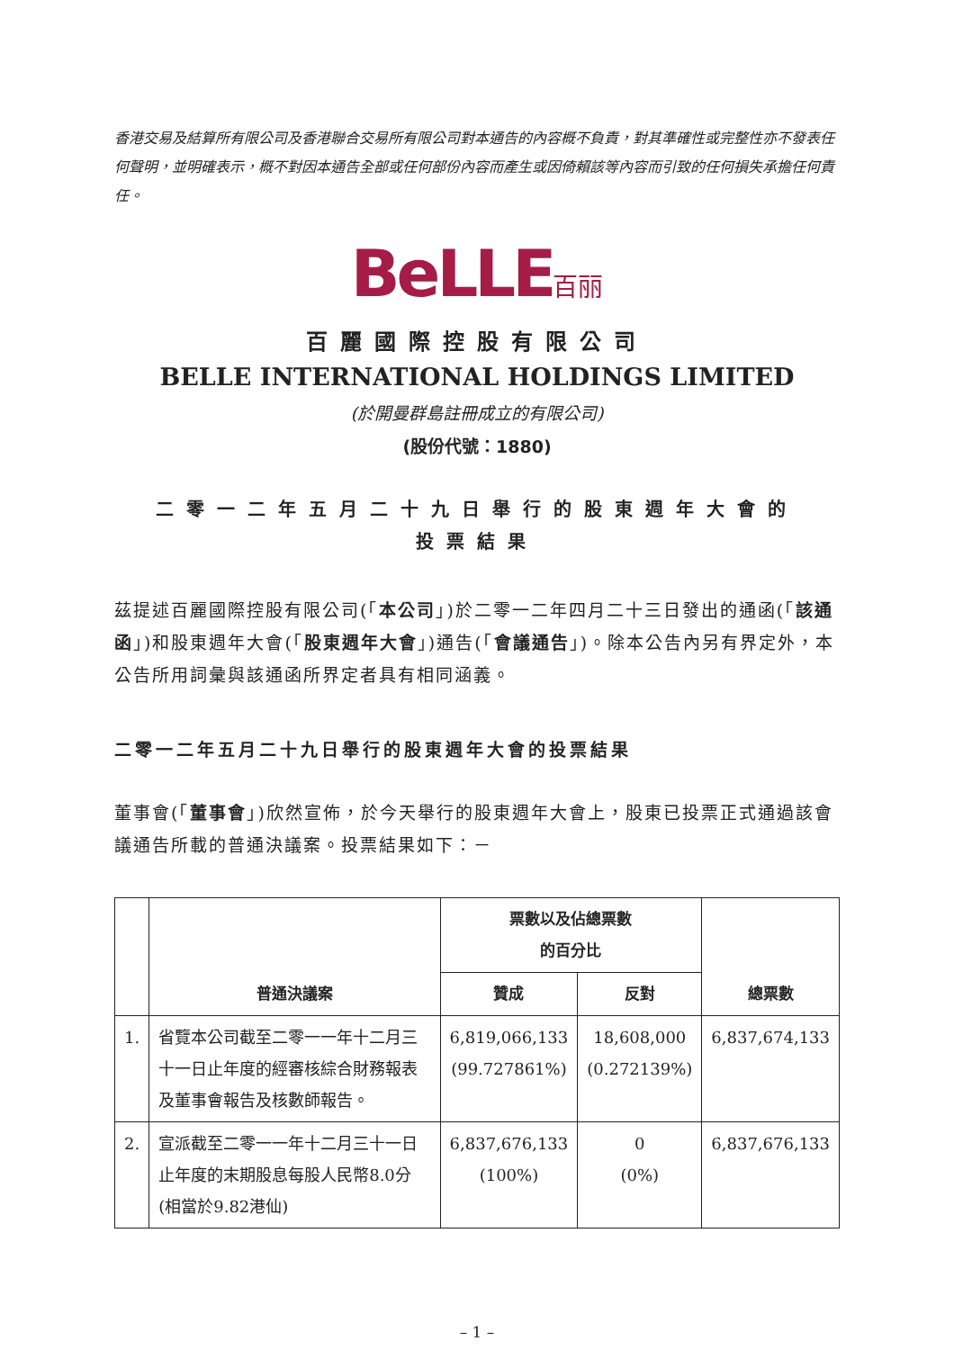香港交易及結算所有限公司及香港聯合交易所有限公司對本通告的內容概不負責，對其準確性或完整性亦不發表任何聲明，並明確表示，概不對因本通告全部或任何部份內容而產生或因倚賴該等內容而引致的任何損失承擔任何責任。
BeLLE百丽
百麗國際控股有限公司
BELLE INTERNATIONAL HOLDINGS LIMITED
(於開曼群島註冊成立的有限公司)
(股份代號：1880)
二零一二年五月二十九日舉行的股東週年大會的
投票結果
茲提述百麗國際控股有限公司(「本公司」)於二零一二年四月二十三日發出的通函(「該通函」)和股東週年大會(「股東週年大會」)通告(「會議通告」)。除本公告內另有界定外，本公告所用詞彙與該通函所界定者具有相同涵義。
二零一二年五月二十九日舉行的股東週年大會的投票結果
董事會(「董事會」)欣然宣佈，於今天舉行的股東週年大會上，股東已投票正式通過該會議通告所載的普通決議案。投票結果如下：－
| | 普通決議案 | 票數以及佔總票數 的百分比 | | 總票數 |
| --- | --- | --- | --- | --- |
| | | 贊成 | 反對 | |
| 1. | 省覽本公司截至二零一一年十二月三十一日止年度的經審核綜合財務報表及董事會報告及核數師報告。 | 6,819,066,133 (99.727861%) | 18,608,000 (0.272139%) | 6,837,674,133 |
| 2. | 宣派截至二零一一年十二月三十一日止年度的末期股息每股人民幣8.0分(相當於9.82港仙) | 6,837,676,133 (100%) | 0 (0%) | 6,837,676,133 |
– 1 –